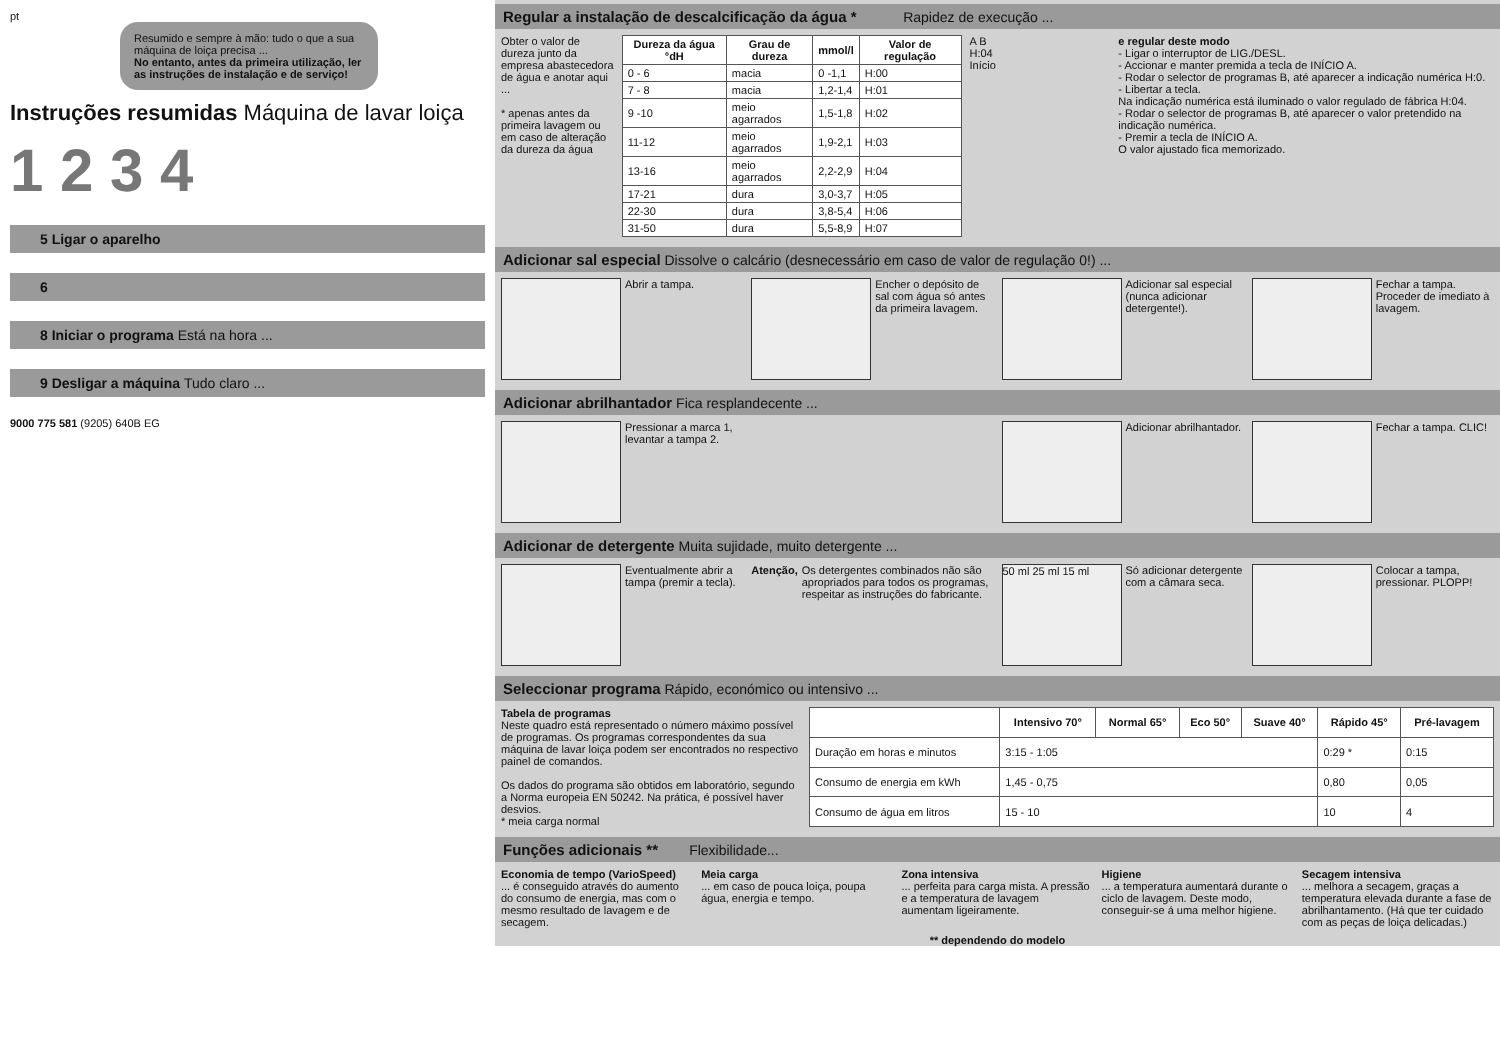pt
Resumido e sempre à mão: tudo o que a sua máquina de loiça precisa ...
No entanto, antes da primeira utilização, ler as instruções de instalação e de serviço!
Instruções resumidas Máquina de lavar loiça
1 2 3 4
5 Ligar o aparelho
6
8 Iniciar o programa Está na hora ...
9 Desligar a máquina Tudo claro ...
9000 775 581 (9205) 640B EG
Regular a instalação de descalcificação da água * Rapidez de execução ...
Obter o valor de dureza junto da empresa abastecedora de água e anotar aqui ...
* apenas antes da primeira lavagem ou em caso de alteração da dureza da água
| Dureza da água °dH | Grau de dureza | mmol/l | Valor de regulação |
| --- | --- | --- | --- |
| 0 - 6 | macia | 0 -1,1 | H:00 |
| 7 - 8 | macia | 1,2-1,4 | H:01 |
| 9 -10 | meio agarrados | 1,5-1,8 | H:02 |
| 11-12 | meio agarrados | 1,9-2,1 | H:03 |
| 13-16 | meio agarrados | 2,2-2,9 | H:04 |
| 17-21 | dura | 3,0-3,7 | H:05 |
| 22-30 | dura | 3,8-5,4 | H:06 |
| 31-50 | dura | 5,5-8,9 | H:07 |
A B
H:04
Início
e regular deste modo
- Ligar o interruptor de LIG./DESL.
- Accionar e manter premida a tecla de INÍCIO A.
- Rodar o selector de programas B, até aparecer a indicação numérica H:0.
- Libertar a tecla.
Na indicação numérica está iluminado o valor regulado de fábrica H:04.
- Rodar o selector de programas B, até aparecer o valor pretendido na indicação numérica.
- Premir a tecla de INÍCIO A.
O valor ajustado fica memorizado.
Adicionar sal especial Dissolve o calcário (desnecessário em caso de valor de regulação 0!) ...
Abrir a tampa. Encher o depósito de sal com água só antes da primeira lavagem.
Adicionar sal especial (nunca adicionar detergente!).
Fechar a tampa. Proceder de imediato à lavagem.
Adicionar abrilhantador Fica resplandecente ...
Pressionar a marca 1, levantar a tampa 2.
Adicionar abrilhantador. Fechar a tampa. CLIC!
Adicionar de detergente Muita sujidade, muito detergente ...
Eventualmente abrir a tampa (premir a tecla).
Atenção, Os detergentes combinados não são apropriados para todos os programas, respeitar as instruções do fabricante.
50 ml 25 ml 15 ml
Só adicionar detergente com a câmara seca.
Colocar a tampa, pressionar. PLOPP!
Seleccionar programa Rápido, económico ou intensivo ...
Tabela de programas
Neste quadro está representado o número máximo possível de programas. Os programas correspondentes da sua máquina de lavar loiça podem ser encontrados no respectivo painel de comandos.
Os dados do programa são obtidos em laboratório, segundo a Norma europeia EN 50242. Na prática, é possível haver desvios.
* meia carga normal
| | Intensivo 70° | Normal 65° | Eco 50° | Suave 40° | Rápido 45° | Pré-lavagem |
| --- | --- | --- | --- | --- | --- | --- |
| Duração em horas e minutos | 3:15 - 1:05 | | | | 0:29 * | 0:15 |
| Consumo de energia em kWh | 1,45 - 0,75 | | | | 0,80 | 0,05 |
| Consumo de água em litros | 15 - 10 | | | | 10 | 4 |
Funções adicionais ** Flexibilidade...
Economia de tempo (VarioSpeed)
... é conseguido através do aumento do consumo de energia, mas com o mesmo resultado de lavagem e de secagem.
Meia carga
... em caso de pouca loiça, poupa água, energia e tempo.
Zona intensiva
... perfeita para carga mista. A pressão e a temperatura de lavagem aumentam ligeiramente.
Higiene
... a temperatura aumentará durante o ciclo de lavagem. Deste modo, conseguir-se á uma melhor higiene.
Secagem intensiva
... melhora a secagem, graças a temperatura elevada durante a fase de abrilhantamento. (Há que ter cuidado com as peças de loiça delicadas.)
** dependendo do modelo